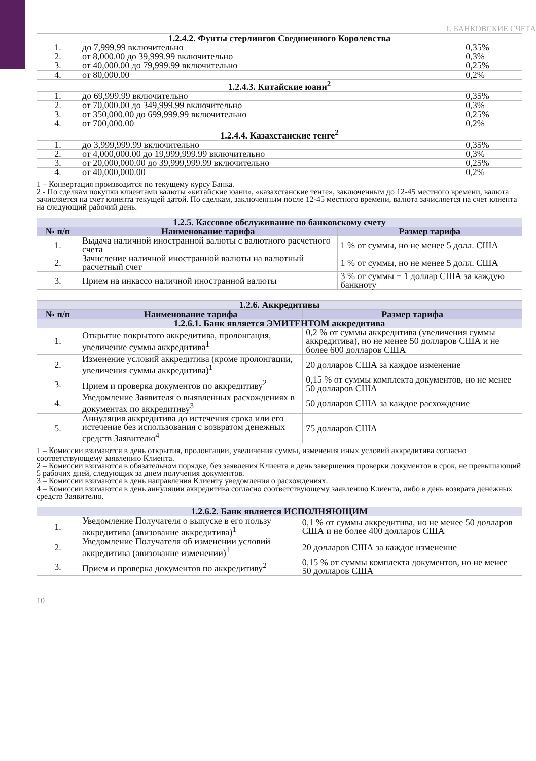1. БАНКОВСКИЕ СЧЕТА
| 1.2.4.2. Фунты стерлингов Соединенного Королевства | | |
| --- | --- | --- |
| 1. | до 7,999.99 включительно | 0,35% |
| 2. | от 8,000.00 до 39,999.99 включительно | 0,3% |
| 3. | от 40,000.00 до 79,999.99 включительно | 0,25% |
| 4. | от 80,000.00 | 0,2% |
| 1.2.4.3. Китайские юани<sup>2</sup> | | |
| 1. | до 69,999.99 включительно | 0,35% |
| 2. | от 70,000.00 до 349,999.99 включительно | 0,3% |
| 3. | от 350,000.00 до 699,999.99 включительно | 0,25% |
| 4. | от 700,000.00 | 0,2% |
| 1.2.4.4. Казахстанские тенге<sup>2</sup> | | |
| 1. | до 3,999,999.99 включительно | 0,35% |
| 2. | от 4,000,000.00 до 19,999,999.99 включительно | 0,3% |
| 3. | от 20,000,000.00 до 39,999,999.99 включительно | 0,25% |
| 4. | от 40,000,000.00 | 0,2% |
1 – Конвертация производится по текущему курсу Банка.
2 - По сделкам покупки клиентами валюты «китайские юани», «казахстанские тенге», заключенным до 12-45 местного времени, валюта зачисляется на счет клиента текущей датой. По сделкам, заключенным после 12-45 местного времени, валюта зачисляется на счет клиента на следующий рабочий день.
| 1.2.5. Кассовое обслуживание по банковскому счету | | |
| --- | --- | --- |
| № п/п | Наименование тарифа | Размер тарифа |
| 1. | Выдача наличной иностранной валюты с валютного расчетного счета | 1 % от суммы, но не менее 5 долл. США |
| 2. | Зачисление наличной иностранной валюты на валютный расчетный счет | 1 % от суммы, но не менее 5 долл. США |
| 3. | Прием на инкассо наличной иностранной валюты | 3 % от суммы + 1 доллар США за каждую банкноту |
| 1.2.6. Аккредитивы | | |
| --- | --- | --- |
| № п/п | Наименование тарифа | Размер тарифа |
| 1.2.6.1. Банк является ЭМИТЕНТОМ аккредитива | | |
| 1. | Открытие покрытого аккредитива, пролонгация, увеличение суммы аккредитива<sup>1</sup> | 0,2 % от суммы аккредитива (увеличения суммы аккредитива), но не менее 50 долларов США и не более 600 долларов США |
| 2. | Изменение условий аккредитива (кроме пролонгации, увеличения суммы аккредитива)<sup>1</sup> | 20 долларов США за каждое изменение |
| 3. | Прием и проверка документов по аккредитиву<sup>2</sup> | 0,15 % от суммы комплекта документов, но не менее 50 долларов США |
| 4. | Уведомление Заявителя о выявленных расхождениях в документах по аккредитиву<sup>3</sup> | 50 долларов США за каждое расхождение |
| 5. | Аннуляция аккредитива до истечения срока или его истечение без использования с возвратом денежных средств Заявителю<sup>4</sup> | 75 долларов США |
1 – Комиссии взимаются в день открытия, пролонгации, увеличения суммы, изменения иных условий аккредитива согласно соответствующему заявлению Клиента.
2 – Комиссии взимаются в обязательном порядке, без заявления Клиента в день завершения проверки документов в срок, не превышающий 5 рабочих дней, следующих за днем получения документов.
3 – Комиссии взимаются в день направления Клиенту уведомления о расхождениях.
4 – Комиссии взимаются в день аннуляции аккредитива согласно соответствующему заявлению Клиента, либо в день возврата денежных средств Заявителю.
| 1.2.6.2. Банк является ИСПОЛНЯЮЩИМ | | |
| --- | --- | --- |
| 1. | Уведомление Получателя о выпуске в его пользу аккредитива (авизование аккредитива)<sup>1</sup> | 0,1 % от суммы аккредитива, но не менее 50 долларов США и не более 400 долларов США |
| 2. | Уведомление Получателя об изменении условий аккредитива (авизование изменении)<sup>1</sup> | 20 долларов США за каждое изменение |
| 3. | Прием и проверка документов по аккредитиву<sup>2</sup> | 0,15 % от суммы комплекта документов, но не менее 50 долларов США |
10